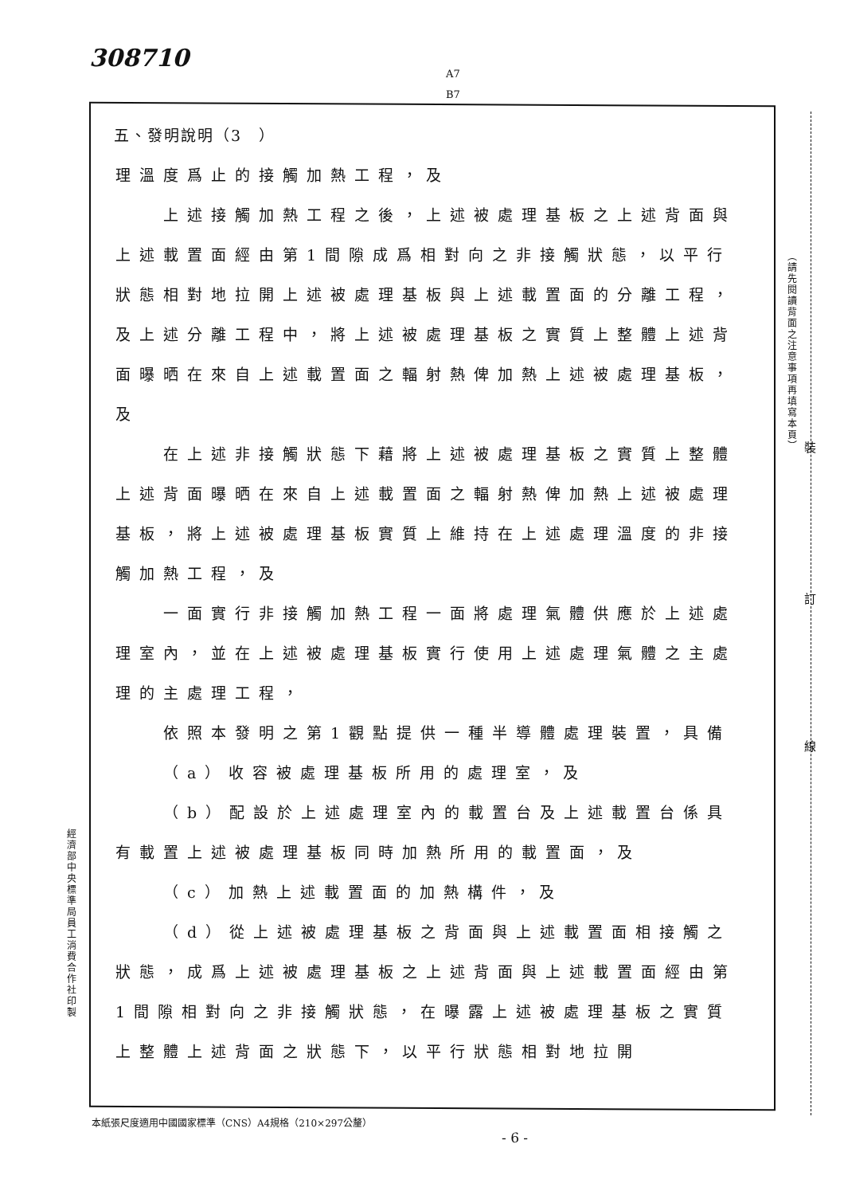308710
A7
B7
五、發明說明（3　）
理溫度爲止的接觸加熱工程，及
上述接觸加熱工程之後，上述被處理基板之上述背面與上述載置面經由第1間隙成爲相對向之非接觸狀態，以平行狀態相對地拉開上述被處理基板與上述載置面的分離工程，及上述分離工程中，將上述被處理基板之實質上整體上述背面曝晒在來自上述載置面之輻射熱俾加熱上述被處理基板，及
在上述非接觸狀態下藉將上述被處理基板之實質上整體上述背面曝晒在來自上述載置面之輻射熱俾加熱上述被處理基板，將上述被處理基板實質上維持在上述處理溫度的非接觸加熱工程，及
一面實行非接觸加熱工程一面將處理氣體供應於上述處理室內，並在上述被處理基板實行使用上述處理氣體之主處理的主處理工程，
依照本發明之第1觀點提供一種半導體處理裝置，具備
（a）收容被處理基板所用的處理室，及
（b）配設於上述處理室內的載置台及上述載置台係具有載置上述被處理基板同時加熱所用的載置面，及
（c）加熱上述載置面的加熱構件，及
（d）從上述被處理基板之背面與上述載置面相接觸之狀態，成爲上述被處理基板之上述背面與上述載置面經由第1間隙相對向之非接觸狀態，在曝露上述被處理基板之實質上整體上述背面之狀態下，以平行狀態相對地拉開
（請先閱讀背面之注意事項再填寫本頁）
裝
訂
線
經濟部中央標準局員工消費合作社印製
本紙張尺度適用中國國家標準（CNS）A4規格（210×297公釐）
- 6 -